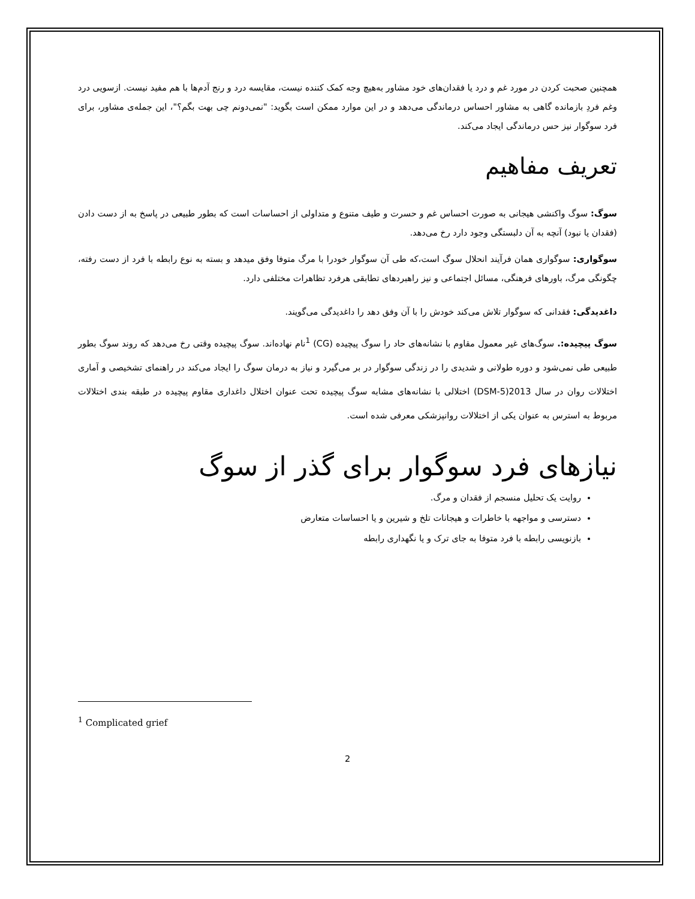همچنین صحبت کردن در مورد غم و درد یا فقدان‌های خود مشاور به‌هیچ وجه کمک کننده نیست، مقایسه درد و رنج آدم‌ها با هم مفید نیست. ازسویی درد وغم فردِ بازمانده گاهی به مشاور احساس درماندگی می‌دهد و در این موارد ممکن است بگوید: "نمی‌دونم چی بهت بگم؟"، این جمله‌ی مشاور، برای فرد سوگوار نیز حس درماندگی ایجاد می‌کند.
تعریف مفاهیم
سوگ: سوگ واکنشی هیجانی به صورت احساس غم و حسرت و طیف متنوع و متداولی از احساسات است که بطور طبیعی در پاسخ به از دست دادن (فقدان یا نبود) آنچه به آن دلبستگی وجود دارد رخ می‌دهد.
سوگواری: سوگواری همان فرآیند انحلال سوگ است،که طی آن سوگوار خودرا با مرگ متوفا وفق میدهد و بسته به نوع رابطه با فرد از دست رفته، چگونگی مرگ، باورهای فرهنگی، مسائل اجتماعی و نیز راهبردهای تطابقی هرفرد تظاهرات مختلفی دارد.
داغدیدگی: فقدانی که سوگوار تلاش می‌کند خودش را با آن وفق دهد را داغدیدگی می‌گویند.
سوگ پیچیده:. سوگ‌های غیر معمول مقاوم با نشانه‌های حاد را سوگ پیچیده (CG) <sup>1</sup>نام نهاده‌اند. سوگ پیچیده وقتی رخ می‌دهد که روند سوگ بطور طبیعی طی نمی‌شود و دوره طولانی و شدیدی را در زندگی سوگوار در بر می‌گیرد و نیاز به درمان سوگ را ایجاد می‌کند در راهنمای تشخیصی و آماری اختلالات روان در سال 2013(DSM-5) اختلالی با نشانه‌های مشابه سوگ پیچیده تحت عنوان اختلال داغداری مقاوم پیچیده در طبقه بندی اختلالات مربوط به استرس به عنوان یکی از اختلالات روانپزشکی معرفی شده است.
نیازهای فرد سوگوار برای گذر از سوگ
روایت یک تحلیل منسجم از فقدان و مرگ.
دسترسی و مواجهه با خاطرات و هیجانات تلخ و شیرین و یا احساسات متعارض
بازنویسی رابطه با فرد متوفا به جای ترک و یا نگهداری رابطه
<sup>1</sup> Complicated grief
2